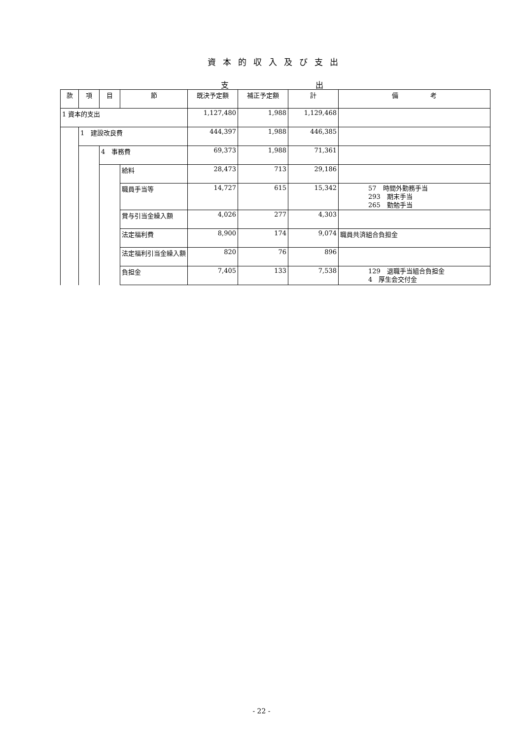資本的収入及び支出
支 出
| 款 | 項 | 目 | 節 | 既決予定額 | 補正予定額 | 計 | 備 考 |
| --- | --- | --- | --- | --- | --- | --- | --- |
| 1 資本的支出 | | | | 1,127,480 | 1,988 | 1,129,468 | |
| | 1 建設改良費 | | | 444,397 | 1,988 | 446,385 | |
| | | 4 事務費 | | 69,373 | 1,988 | 71,361 | |
| | | | 給料 | 28,473 | 713 | 29,186 | |
| | | | 職員手当等 | 14,727 | 615 | 15,342 | 57 時間外勤務手当 293 期末手当 265 勤勉手当 |
| | | | 賞与引当金繰入額 | 4,026 | 277 | 4,303 | |
| | | | 法定福利費 | 8,900 | 174 | 9,074 | 職員共済組合負担金 |
| | | | 法定福利引当金繰入額 | 820 | 76 | 896 | |
| | | | 負担金 | 7,405 | 133 | 7,538 | 129 退職手当組合負担金 4 厚生会交付金 |
- 22 -